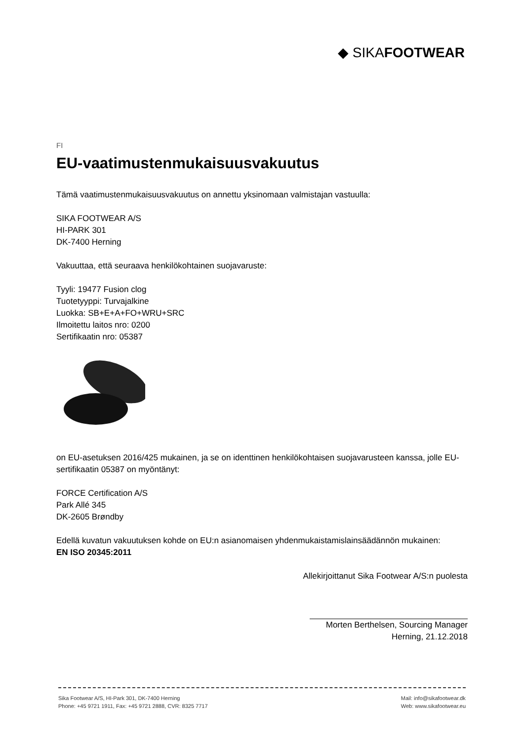◆ SIKAFOOTWEAR
FI
EU-vaatimustenmukaisuusvakuutus
Tämä vaatimustenmukaisuusvakuutus on annettu yksinomaan valmistajan vastuulla:
SIKA FOOTWEAR A/S
HI-PARK 301
DK-7400 Herning
Vakuuttaa, että seuraava henkilökohtainen suojavaruste:
Tyyli: 19477 Fusion clog
Tuotetyyppi: Turvajalkine
Luokka: SB+E+A+FO+WRU+SRC
Ilmoitettu laitos nro: 0200
Sertifikaatin nro: 05387
on EU-asetuksen 2016/425 mukainen, ja se on identtinen henkilökohtaisen suojavarusteen kanssa, jolle EU-sertifikaatin 05387 on myöntänyt:
FORCE Certification A/S
Park Allé 345
DK-2605 Brøndby
Edellä kuvatun vakuutuksen kohde on EU:n asianomaisen yhdenmukaistamislainsäädännön mukainen:
EN ISO 20345:2011
Allekirjoittanut Sika Footwear A/S:n puolesta
Morten Berthelsen, Sourcing Manager
Herning, 21.12.2018
Sika Footwear A/S, HI-Park 301, DK-7400 Herning
Phone: +45 9721 1911, Fax: +45 9721 2888, CVR: 8325 7717
Mail: info@sikafootwear.dk
Web: www.sikafootwear.eu